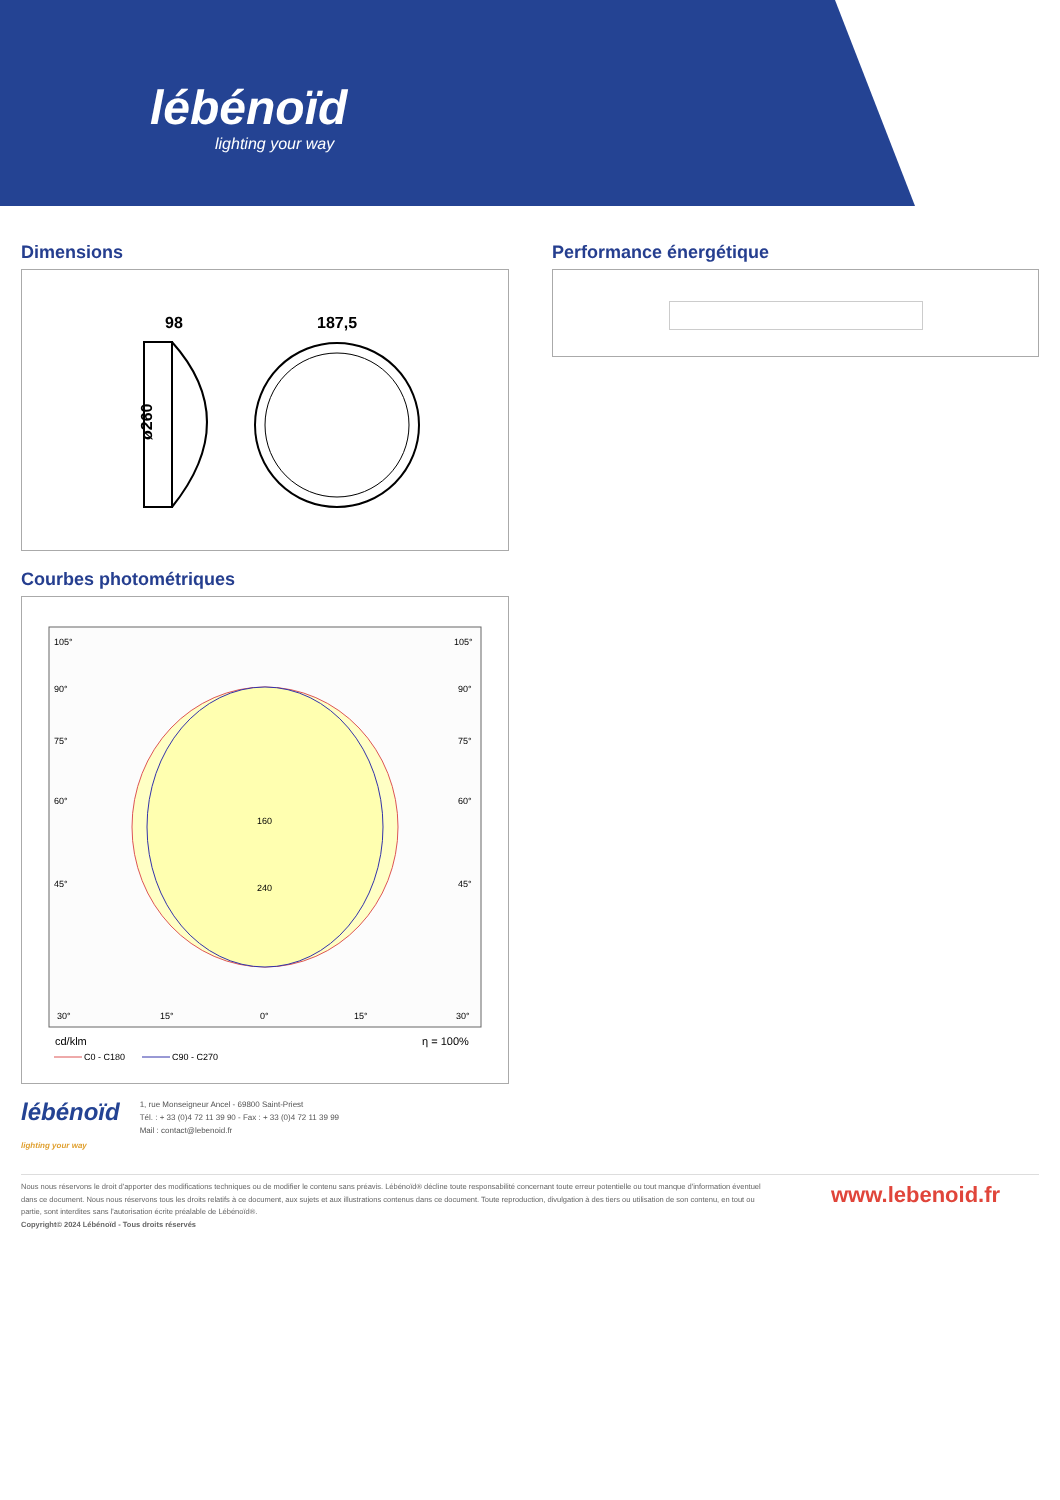lébénoïd
lighting your way
Dimensions
98
187,5
ø260
Performance énergétique
Courbes photométriques
105°
105°
90°
90°
75°
75°
60°
60°
45°
45°
160
240
30°
15°
0°
15°
30°
cd/klm
η = 100%
C0 - C180
C90 - C270
lébénoïd
lighting your way
1, rue Monseigneur Ancel - 69800 Saint-Priest
Tél. : + 33 (0)4 72 11 39 90 - Fax : + 33 (0)4 72 11 39 99
Mail : contact@lebenoid.fr
Nous nous réservons le droit d'apporter des modifications techniques ou de modifier le contenu sans préavis. Lébénoïd® décline toute responsabilité concernant toute erreur potentielle ou tout manque d'information éventuel dans ce document. Nous nous réservons tous les droits relatifs à ce document, aux sujets et aux illustrations contenus dans ce document. Toute reproduction, divulgation à des tiers ou utilisation de son contenu, en tout ou partie, sont interdites sans l'autorisation écrite préalable de Lébénoïd®.
Copyright© 2024 Lébénoïd - Tous droits réservés
www.lebenoid.fr